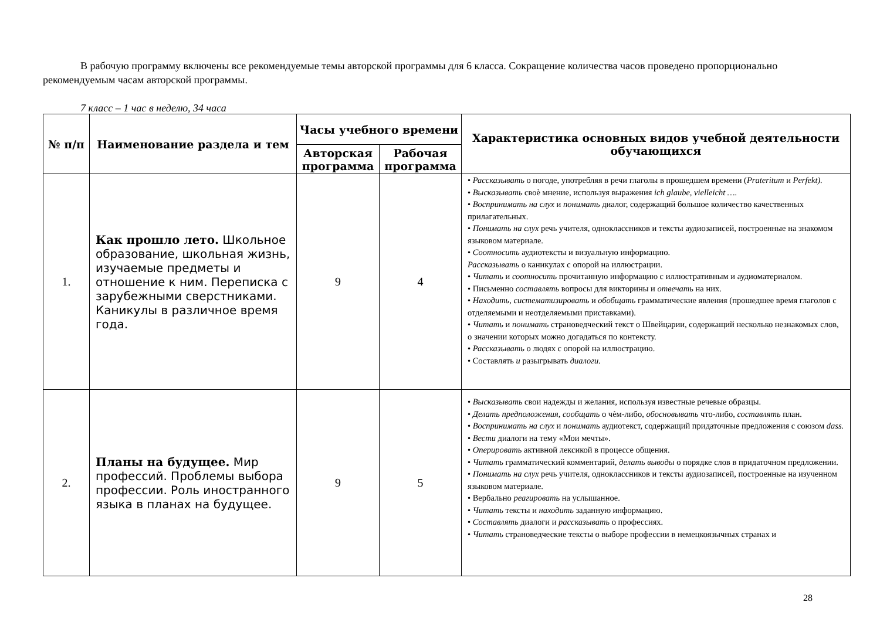В рабочую программу включены все рекомендуемые темы авторской программы для 6 класса. Сокращение количества часов проведено пропорционально рекомендуемым часам авторской программы.
7 класс – 1 час в неделю, 34 часа
| № п/п | Наименование раздела и тем | Часы учебного времени | | Характеристика основных видов учебной деятельности обучающихся |
| --- | --- | --- | --- | --- |
| | | Авторская программа | Рабочая программа | |
| 1. | Как прошло лето. Школьное образование, школьная жизнь, изучаемые предметы и отношение к ним. Переписка с зарубежными сверстниками. Каникулы в различное время года. | 9 | 4 | • Рассказывать о погоде, употребляя в речи глаголы в прошедшем времени ( Prateritum и Perfekt). • Высказывать своѐ мнение, используя выражения ich glaube, vielleicht …. • Воспринимать на слух и понимать диалог, содержащий большое количество качественных прилагательных. • Понимать на слух речь учителя, одноклассников и тексты аудиозаписей, построенные на знакомом языковом материале. • Соотносить аудиотексты и визуальную информацию. Рассказывать о каникулах с опорой на иллюстрации. • Читать и соотносить прочитанную информацию с иллюстративным и аудиоматериалом. • Письменно составлять вопросы для викторины и отвечать на них. • Находить, систематизировать и обобщать грамматические явления (прошедшее время глаголов с отделяемыми и неотделяемыми приставками). • Читать и понимать страноведческий текст о Швейцарии, содержащий несколько незнакомых слов, о значении которых можно догадаться по контексту. • Рассказывать о людях с опорой на иллюстрацию. • Составлять и разыгрывать диалоги. |
| 2. | Планы на будущее. Мир профессий. Проблемы выбора профессии. Роль иностранного языка в планах на будущее. | 9 | 5 | • Высказывать свои надежды и желания, используя известные речевые образцы. • Делать предположения, сообщать о чѐм-либо, обосновывать что-либо, составлять план. • Воспринимать на слух и понимать аудиотекст, содержащий придаточные предложения с союзом dass. • Вести диалоги на тему «Мои мечты». • Оперировать активной лексикой в процессе общения. • Читать грамматический комментарий, делать выводы о порядке слов в придаточном предложении. • Понимать на слух речь учителя, одноклассников и тексты аудиозаписей, построенные на изученном языковом материале. • Вербально реагировать на услышанное. • Читать тексты и находить заданную информацию. • Составлять диалоги и рассказывать о профессиях. • Читать страноведческие тексты о выборе профессии в немецкоязычных странах и |
28